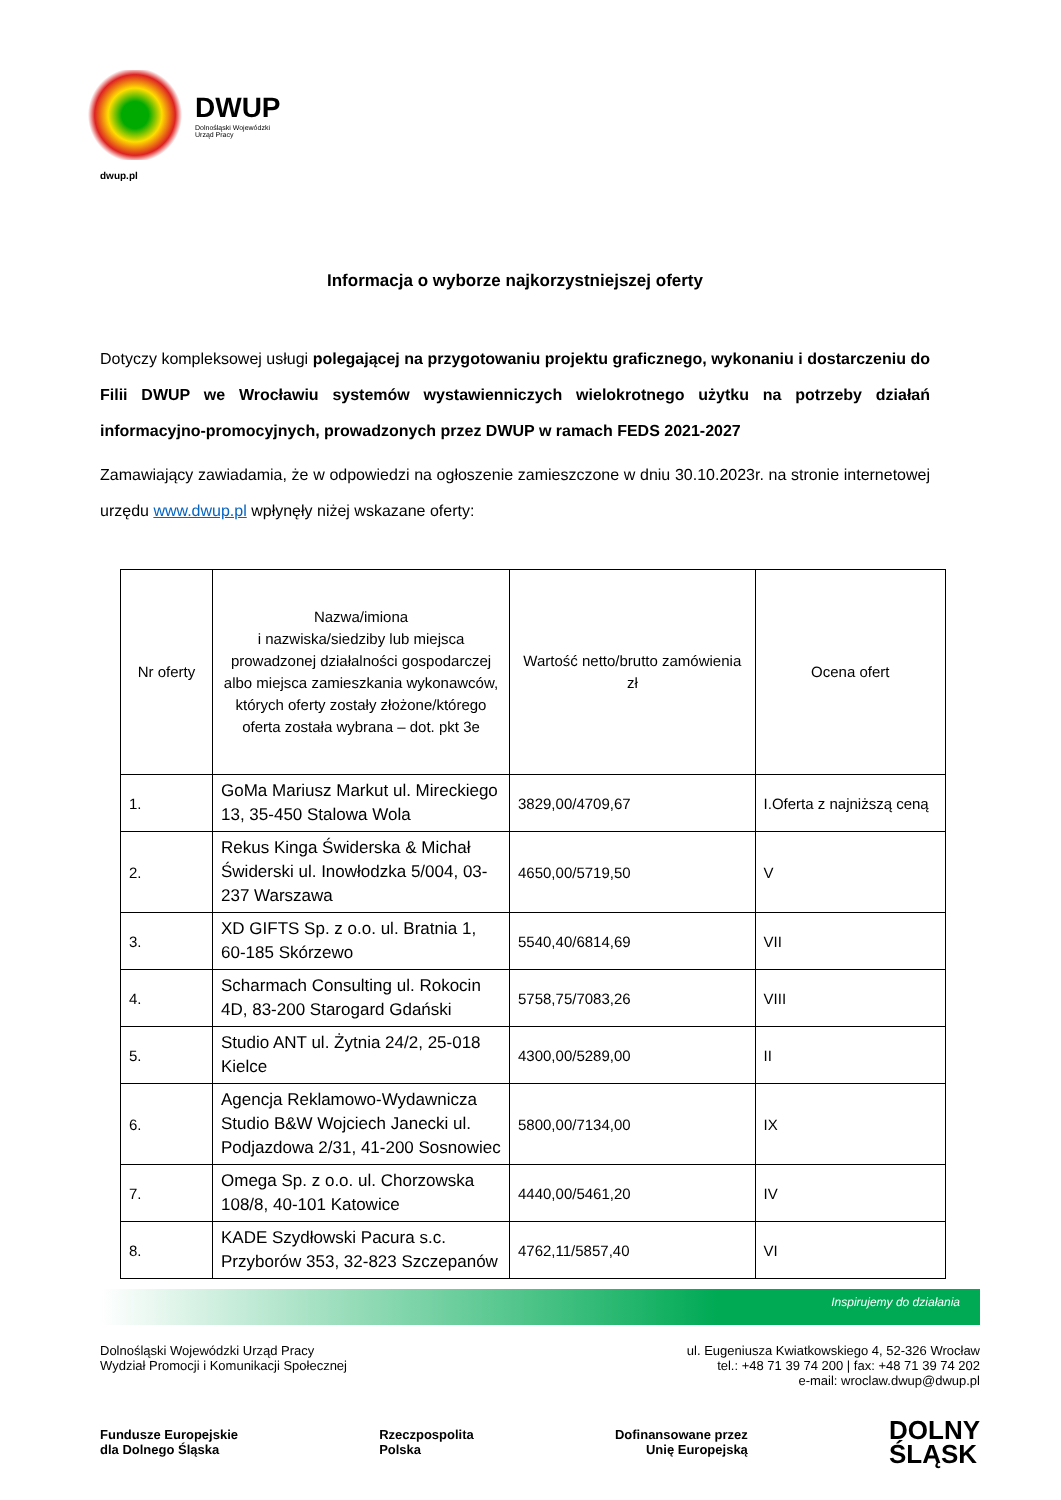DWUP
Dolnośląski Wojewódzki
Urząd Pracy
dwup.pl
Informacja o wyborze najkorzystniejszej oferty
Dotyczy kompleksowej usługi polegającej na przygotowaniu projektu graficznego, wykonaniu i dostarczeniu do Filii DWUP we Wrocławiu systemów wystawienniczych wielokrotnego użytku na potrzeby działań informacyjno-promocyjnych, prowadzonych przez DWUP w ramach FEDS 2021-2027
Zamawiający zawiadamia, że w odpowiedzi na ogłoszenie zamieszczone w dniu 30.10.2023r. na stronie internetowej urzędu www.dwup.pl wpłynęły niżej wskazane oferty:
| Nr oferty | Nazwa/imiona i nazwiska/siedziby lub miejsca prowadzonej działalności gospodarczej albo miejsca zamieszkania wykonawców, których oferty zostały złożone/którego oferta została wybrana – dot. pkt 3e | Wartość netto/brutto zamówienia zł | Ocena ofert |
| --- | --- | --- | --- |
| 1. | GoMa Mariusz Markut ul. Mireckiego 13, 35-450 Stalowa Wola | 3829,00/4709,67 | I.Oferta z najniższą ceną |
| 2. | Rekus Kinga Świderska & Michał Świderski ul. Inowłodzka 5/004, 03-237 Warszawa | 4650,00/5719,50 | V |
| 3. | XD GIFTS Sp. z o.o. ul. Bratnia 1, 60-185 Skórzewo | 5540,40/6814,69 | VII |
| 4. | Scharmach Consulting ul. Rokocin 4D, 83-200 Starogard Gdański | 5758,75/7083,26 | VIII |
| 5. | Studio ANT ul. Żytnia 24/2, 25-018 Kielce | 4300,00/5289,00 | II |
| 6. | Agencja Reklamowo-Wydawnicza Studio B&W Wojciech Janecki ul. Podjazdowa 2/31, 41-200 Sosnowiec | 5800,00/7134,00 | IX |
| 7. | Omega Sp. z o.o. ul. Chorzowska 108/8, 40-101 Katowice | 4440,00/5461,20 | IV |
| 8. | KADE Szydłowski Pacura s.c. Przyborów 353, 32-823 Szczepanów | 4762,11/5857,40 | VI |
Inspirujemy do działania
Dolnośląski Wojewódzki Urząd Pracy
Wydział Promocji i Komunikacji Społecznej
ul. Eugeniusza Kwiatkowskiego 4, 52-326 Wrocław
tel.: +48 71 39 74 200 | fax: +48 71 39 74 202
e-mail: wroclaw.dwup@dwup.pl
Fundusze Europejskie
dla Dolnego Śląska
Rzeczpospolita
Polska
Dofinansowane przez
Unię Europejską
DOLNY
ŚLĄSK